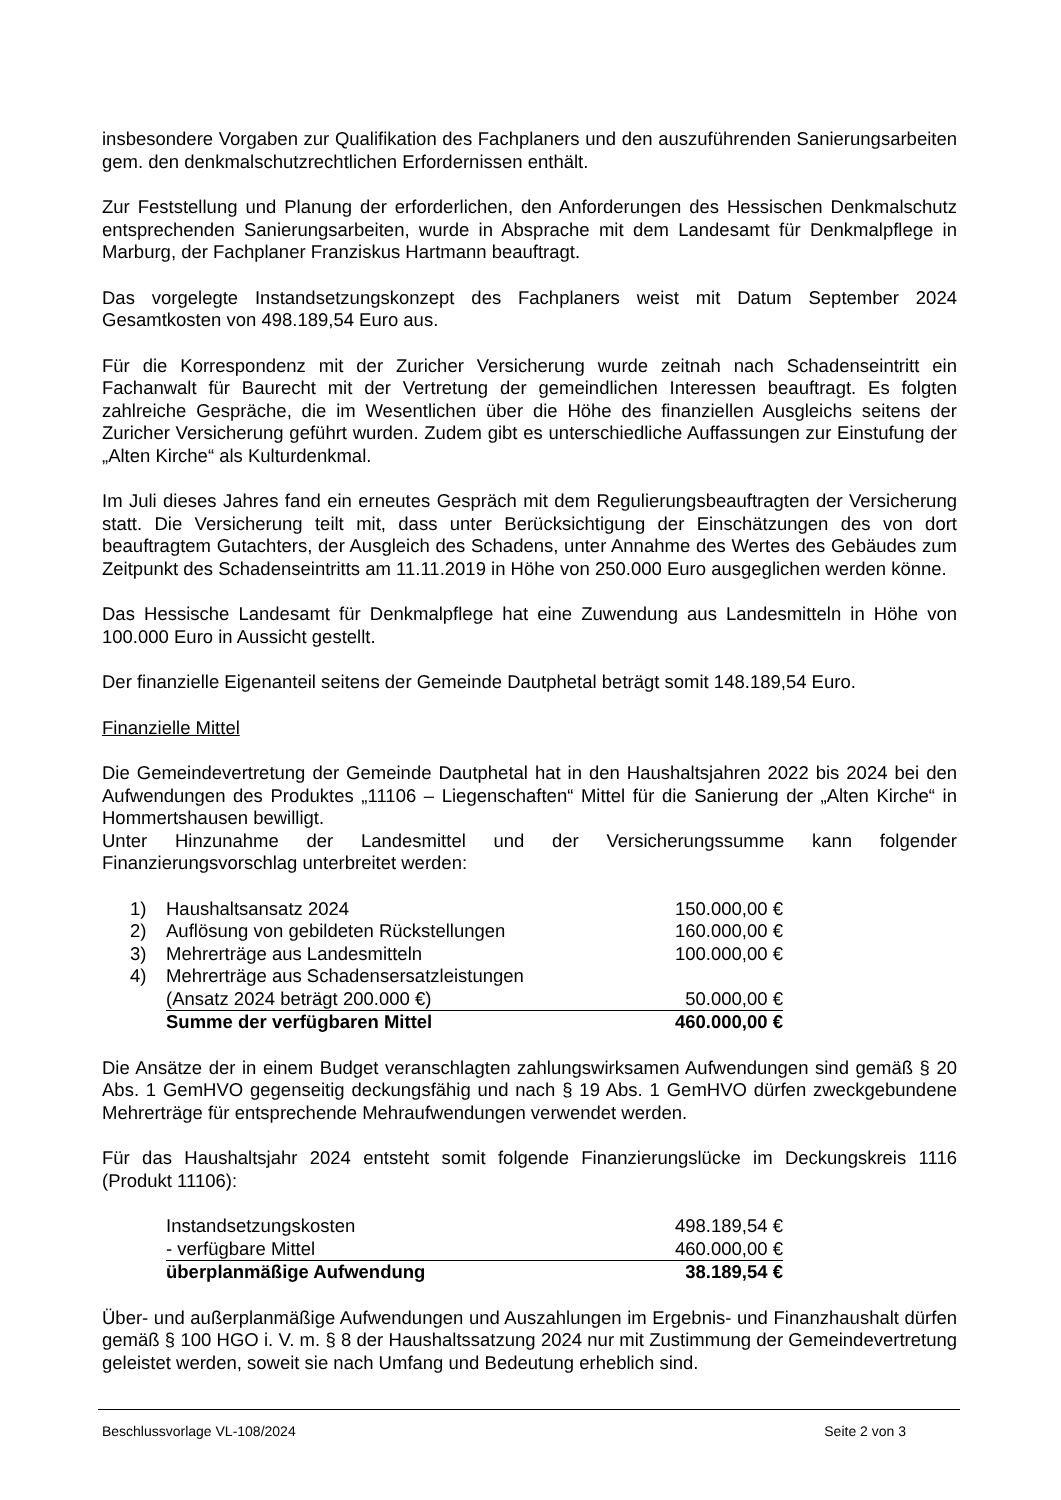insbesondere Vorgaben zur Qualifikation des Fachplaners und den auszuführenden Sanierungsarbeiten gem. den denkmalschutzrechtlichen Erfordernissen enthält.
Zur Feststellung und Planung der erforderlichen, den Anforderungen des Hessischen Denkmalschutz entsprechenden Sanierungsarbeiten, wurde in Absprache mit dem Landesamt für Denkmalpflege in Marburg, der Fachplaner Franziskus Hartmann beauftragt.
Das vorgelegte Instandsetzungskonzept des Fachplaners weist mit Datum September 2024 Gesamtkosten von 498.189,54 Euro aus.
Für die Korrespondenz mit der Zuricher Versicherung wurde zeitnah nach Schadenseintritt ein Fachanwalt für Baurecht mit der Vertretung der gemeindlichen Interessen beauftragt. Es folgten zahlreiche Gespräche, die im Wesentlichen über die Höhe des finanziellen Ausgleichs seitens der Zuricher Versicherung geführt wurden. Zudem gibt es unterschiedliche Auffassungen zur Einstufung der „Alten Kirche“ als Kulturdenkmal.
Im Juli dieses Jahres fand ein erneutes Gespräch mit dem Regulierungsbeauftragten der Versicherung statt. Die Versicherung teilt mit, dass unter Berücksichtigung der Einschätzungen des von dort beauftragtem Gutachters, der Ausgleich des Schadens, unter Annahme des Wertes des Gebäudes zum Zeitpunkt des Schadenseintritts am 11.11.2019 in Höhe von 250.000 Euro ausgeglichen werden könne.
Das Hessische Landesamt für Denkmalpflege hat eine Zuwendung aus Landesmitteln in Höhe von 100.000 Euro in Aussicht gestellt.
Der finanzielle Eigenanteil seitens der Gemeinde Dautphetal beträgt somit 148.189,54 Euro.
Finanzielle Mittel
Die Gemeindevertretung der Gemeinde Dautphetal hat in den Haushaltsjahren 2022 bis 2024 bei den Aufwendungen des Produktes „11106 – Liegenschaften“ Mittel für die Sanierung der „Alten Kirche“ in Hommertshausen bewilligt.
Unter Hinzunahme der Landesmittel und der Versicherungssumme kann folgender Finanzierungsvorschlag unterbreitet werden:
| 1) | Haushaltsansatz 2024 | 150.000,00 € |
| 2) | Auflösung von gebildeten Rückstellungen | 160.000,00 € |
| 3) | Mehrerträge aus Landesmitteln | 100.000,00 € |
| 4) | Mehrerträge aus Schadensersatzleistungen | |
| | (Ansatz 2024 beträgt 200.000 €) | 50.000,00 € |
| | Summe der verfügbaren Mittel | 460.000,00 € |
Die Ansätze der in einem Budget veranschlagten zahlungswirksamen Aufwendungen sind gemäß § 20 Abs. 1 GemHVO gegenseitig deckungsfähig und nach § 19 Abs. 1 GemHVO dürfen zweckgebundene Mehrerträge für entsprechende Mehraufwendungen verwendet werden.
Für das Haushaltsjahr 2024 entsteht somit folgende Finanzierungslücke im Deckungskreis 1116 (Produkt 11106):
| Instandsetzungskosten | 498.189,54 € |
| - verfügbare Mittel | 460.000,00 € |
| überplanmäßige Aufwendung | 38.189,54 € |
Über- und außerplanmäßige Aufwendungen und Auszahlungen im Ergebnis- und Finanzhaushalt dürfen gemäß § 100 HGO i. V. m. § 8 der Haushaltssatzung 2024 nur mit Zustimmung der Gemeindevertretung geleistet werden, soweit sie nach Umfang und Bedeutung erheblich sind.
Beschlussvorlage VL-108/2024 Seite 2 von 3